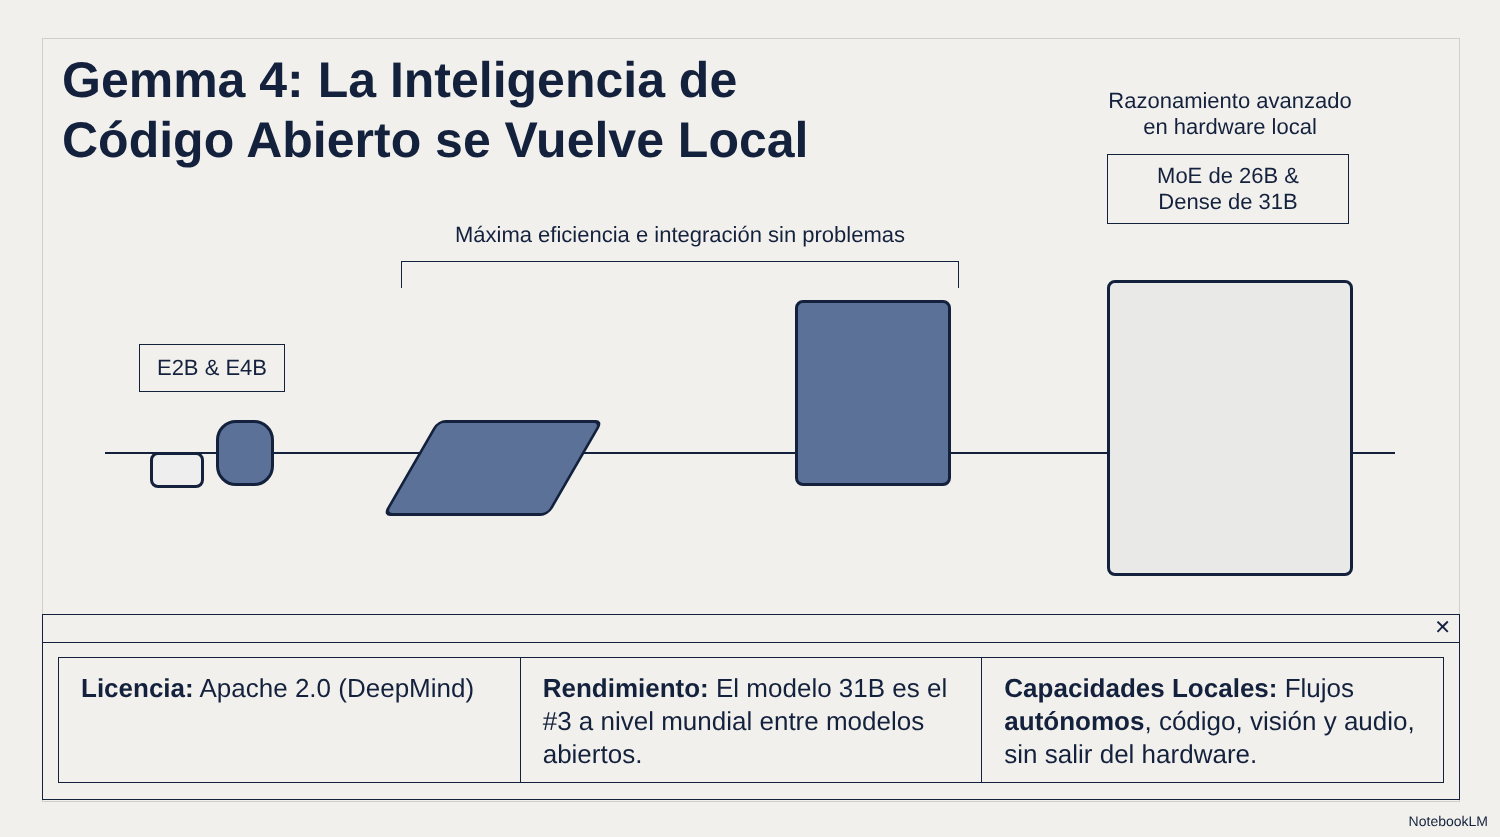Gemma 4: La Inteligencia de
Código Abierto se Vuelve Local
Razonamiento avanzado
en hardware local
MoE de 26B &
Dense de 31B
Máxima eficiencia e integración sin problemas
E2B & E4B
✕
Licencia: Apache 2.0 (DeepMind)
Rendimiento: El modelo 31B es el #3 a nivel mundial entre modelos abiertos.
Capacidades Locales: Flujos autónomos, código, visión y audio, sin salir del hardware.
NotebookLM